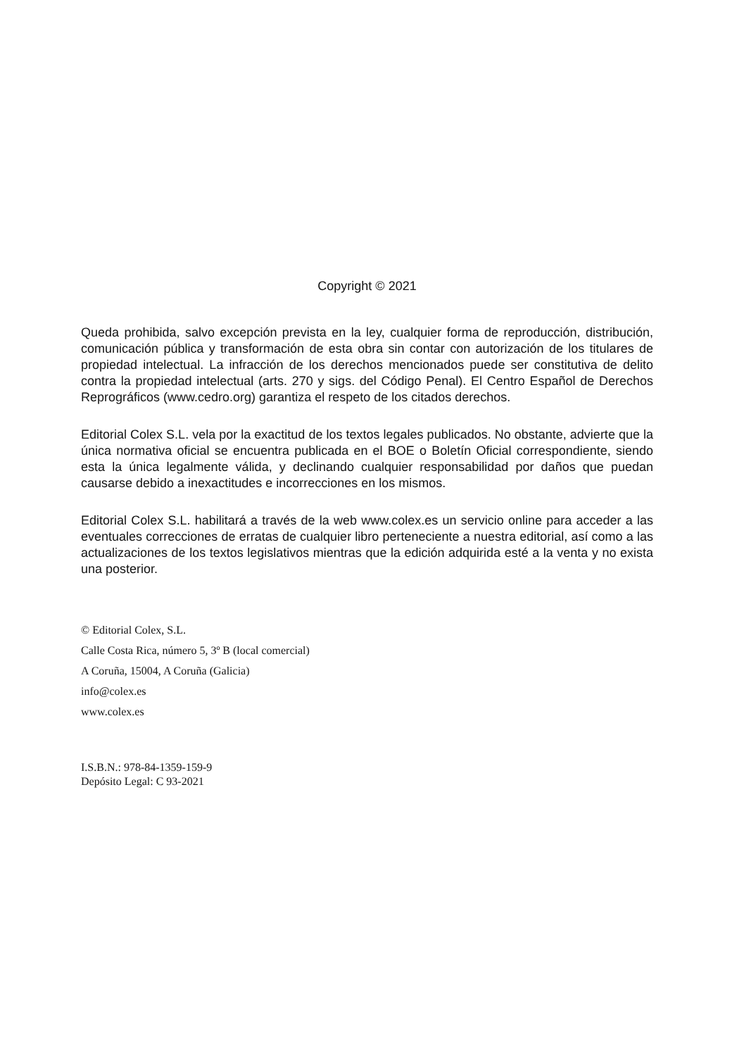Copyright © 2021
Queda prohibida, salvo excepción prevista en la ley, cualquier forma de reproducción, distribución, comunicación pública y transformación de esta obra sin contar con autorización de los titulares de propiedad intelectual. La infracción de los derechos mencionados puede ser constitutiva de delito contra la propiedad intelectual (arts. 270 y sigs. del Código Penal). El Centro Español de Derechos Reprográficos (www.cedro.org) garantiza el respeto de los citados derechos.
Editorial Colex S.L. vela por la exactitud de los textos legales publicados. No obstante, advierte que la única normativa oficial se encuentra publicada en el BOE o Boletín Oficial correspondiente, siendo esta la única legalmente válida, y declinando cualquier responsabilidad por daños que puedan causarse debido a inexactitudes e incorrecciones en los mismos.
Editorial Colex S.L. habilitará a través de la web www.colex.es un servicio online para acceder a las eventuales correcciones de erratas de cualquier libro perteneciente a nuestra editorial, así como a las actualizaciones de los textos legislativos mientras que la edición adquirida esté a la venta y no exista una posterior.
© Editorial Colex, S.L.
Calle Costa Rica, número 5, 3º B (local comercial)
A Coruña, 15004, A Coruña (Galicia)
info@colex.es
www.colex.es
I.S.B.N.: 978-84-1359-159-9
Depósito Legal: C 93-2021